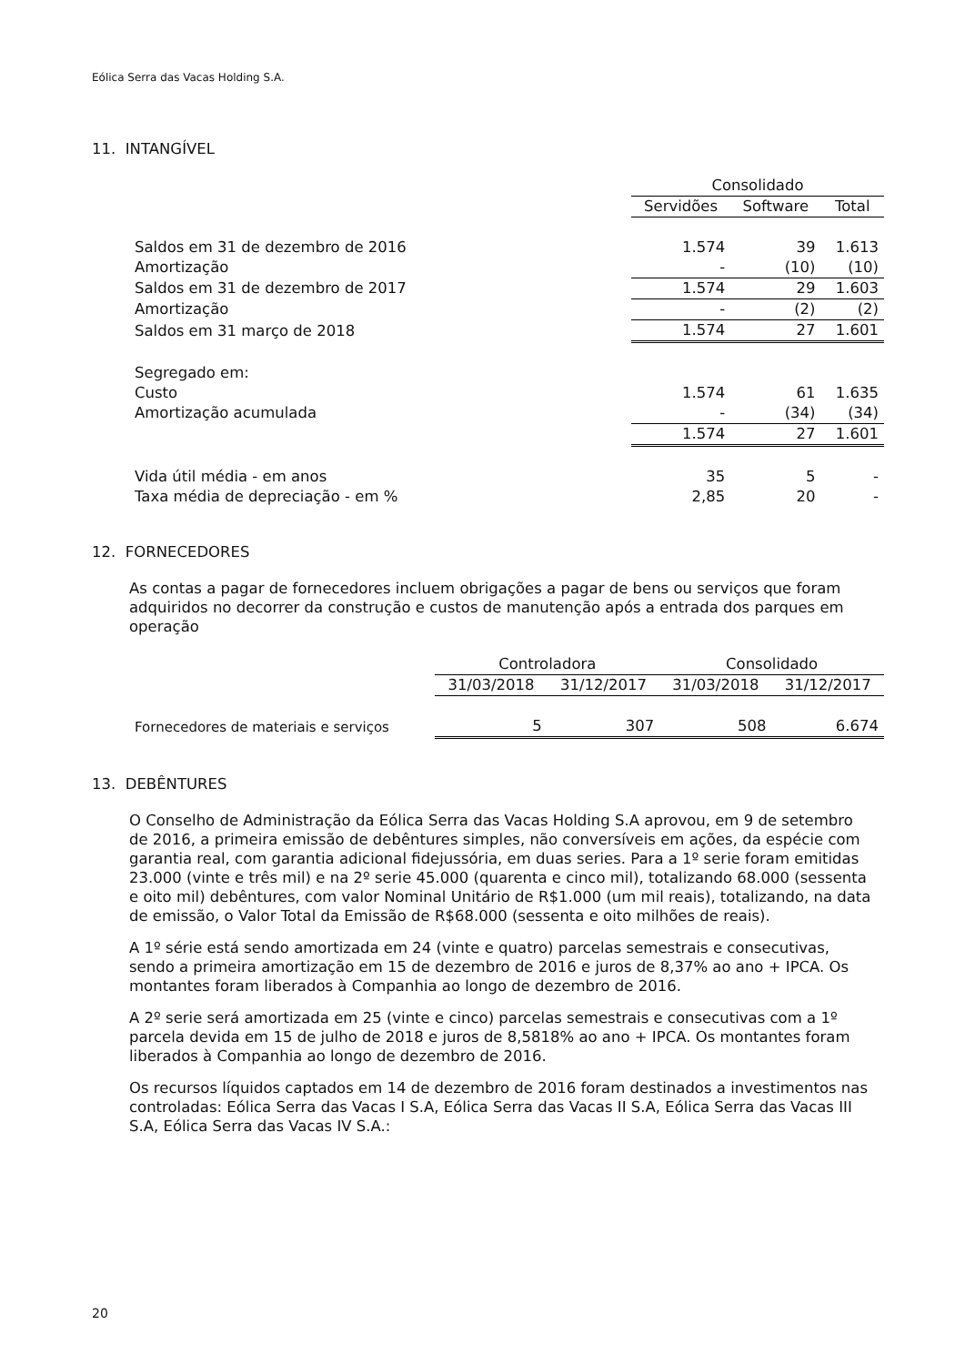Eólica Serra das Vacas Holding S.A.
11. INTANGÍVEL
| | Consolidado | | |
| --- | --- | --- | --- |
| | Servidões | Software | Total |
| Saldos em 31 de dezembro de 2016 | 1.574 | 39 | 1.613 |
| Amortização | - | (10) | (10) |
| Saldos em 31 de dezembro de 2017 | 1.574 | 29 | 1.603 |
| Amortização | - | (2) | (2) |
| Saldos em 31 março de 2018 | 1.574 | 27 | 1.601 |
| Segregado em: | | | |
| Custo | 1.574 | 61 | 1.635 |
| Amortização acumulada | - | (34) | (34) |
| | 1.574 | 27 | 1.601 |
| Vida útil média - em anos | 35 | 5 | - |
| Taxa média de depreciação - em % | 2,85 | 20 | - |
12. FORNECEDORES
As contas a pagar de fornecedores incluem obrigações a pagar de bens ou serviços que foram adquiridos no decorrer da construção e custos de manutenção após a entrada dos parques em operação
| | Controladora | | Consolidado | |
| --- | --- | --- | --- | --- |
| | 31/03/2018 | 31/12/2017 | 31/03/2018 | 31/12/2017 |
| Fornecedores de materiais e serviços | 5 | 307 | 508 | 6.674 |
13. DEBÊNTURES
O Conselho de Administração da Eólica Serra das Vacas Holding S.A aprovou, em 9 de setembro de 2016, a primeira emissão de debêntures simples, não conversíveis em ações, da espécie com garantia real, com garantia adicional fidejussória, em duas series. Para a 1º serie foram emitidas 23.000 (vinte e três mil) e na 2º serie 45.000 (quarenta e cinco mil), totalizando 68.000 (sessenta e oito mil) debêntures, com valor Nominal Unitário de R$1.000 (um mil reais), totalizando, na data de emissão, o Valor Total da Emissão de R$68.000 (sessenta e oito milhões de reais).
A 1º série está sendo amortizada em 24 (vinte e quatro) parcelas semestrais e consecutivas, sendo a primeira amortização em 15 de dezembro de 2016 e juros de 8,37% ao ano + IPCA. Os montantes foram liberados à Companhia ao longo de dezembro de 2016.
A 2º serie será amortizada em 25 (vinte e cinco) parcelas semestrais e consecutivas com a 1º parcela devida em 15 de julho de 2018 e juros de 8,5818% ao ano + IPCA. Os montantes foram liberados à Companhia ao longo de dezembro de 2016.
Os recursos líquidos captados em 14 de dezembro de 2016 foram destinados a investimentos nas controladas: Eólica Serra das Vacas I S.A, Eólica Serra das Vacas II S.A, Eólica Serra das Vacas III S.A, Eólica Serra das Vacas IV S.A.:
20